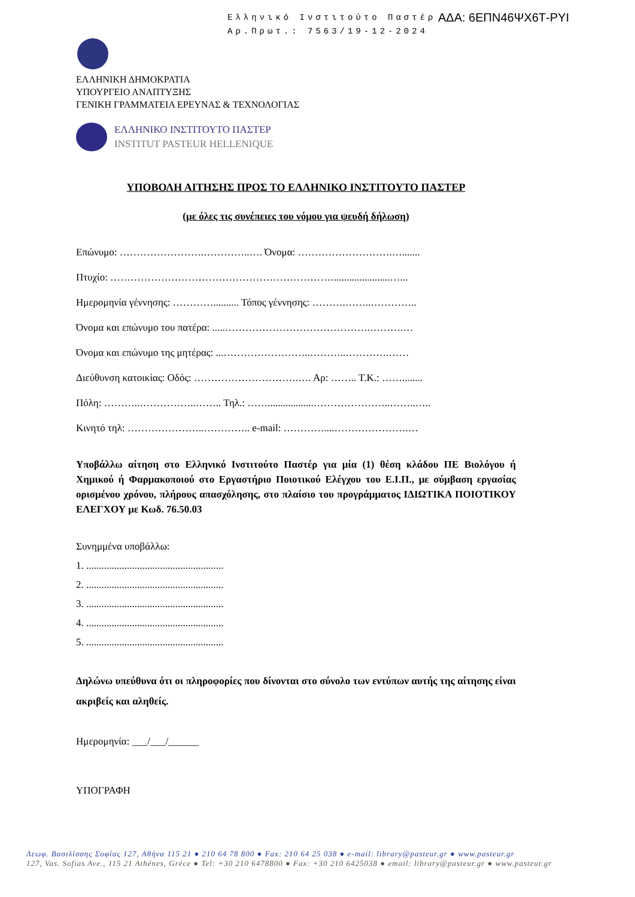Ελληνικό Ινστιτούτο Παστέρ
Αρ.Πρωτ.: 7563/19-12-2024
ΑΔΑ: 6ΕΠΝ46ΨΧ6Τ-ΡΥΙ
ΕΛΛΗΝΙΚΗ ΔΗΜΟΚΡΑΤΙΑ
ΥΠΟΥΡΓΕΙΟ ΑΝΑΠΤΥΞΗΣ
ΓΕΝΙΚΗ ΓΡΑΜΜΑΤΕΙΑ ΕΡΕΥΝΑΣ & ΤΕΧΝΟΛΟΓΙΑΣ
ΕΛΛΗΝΙΚΟ ΙΝΣΤΙΤΟΥΤΟ ΠΑΣΤΕΡ
INSTITUT PASTEUR HELLENIQUE
ΥΠΟΒΟΛΗ ΑΙΤΗΣΗΣ ΠΡΟΣ ΤΟ ΕΛΛΗΝΙΚΟ ΙΝΣΤΙΤΟΥΤΟ ΠΑΣΤΕΡ
(με όλες τις συνέπειες του νόμου για ψευδή δήλωση)
Επώνυμο: …………………….…………..…. Όνομα: ……………………….….......
Πτυχίο: …………………………………………………………......................…...
Ημερομηνία γέννησης: ………….......... Τόπος γέννησης: ……….……..…………..
Όνομα και επώνυμο του πατέρα: .....…………………………………….……….…
Όνομα και επώνυμο της μητέρας: ...……………………..………..………….……
Διεύθυνση κατοικίας: Οδός: ………………………….…. Αρ: …….. Τ.Κ.: ……........
Πόλη: ………..……………..…….. Τηλ.: ……..................…………………..……..…..
Κινητό τηλ: …………………..………….. e-mail: …………....………………….…
Υποβάλλω αίτηση στο Ελληνικό Ινστιτούτο Παστέρ για μία (1) θέση κλάδου ΠΕ Βιολόγου ή Χημικού ή Φαρμακοποιού στο Εργαστήριο Ποιοτικού Ελέγχου του Ε.Ι.Π., με σύμβαση εργασίας ορισμένου χρόνου, πλήρους απασχόλησης, στο πλαίσιο του προγράμματος ΙΔΙΩΤΙΚΑ ΠΟΙΟΤΙΚΟΥ ΕΛΕΓΧΟΥ με Κωδ. 76.50.03
Συνημμένα υποβάλλω:
1. ......................................................
2. ......................................................
3. ......................................................
4. ......................................................
5. ......................................................
Δηλώνω υπεύθυνα ότι οι πληροφορίες που δίνονται στο σύνολο των εντύπων αυτής της αίτησης είναι ακριβείς και αληθείς.
Ημερομηνία: ___/___/______
ΥΠΟΓΡΑΦΗ
Λεωφ. Βασιλίσσης Σοφίας 127, Αθήνα 115 21 ● 210 64 78 800 ● Fax: 210 64 25 038 ● e-mail: library@pasteur.gr ● www.pasteur.gr
127, Vas. Sofias Ave., 115 21 Athénes, Gréce ● Tel: +30 210 6478800 ● Fax: +30 210 6425038 ● email: library@pasteur.gr ● www.pasteur.gr